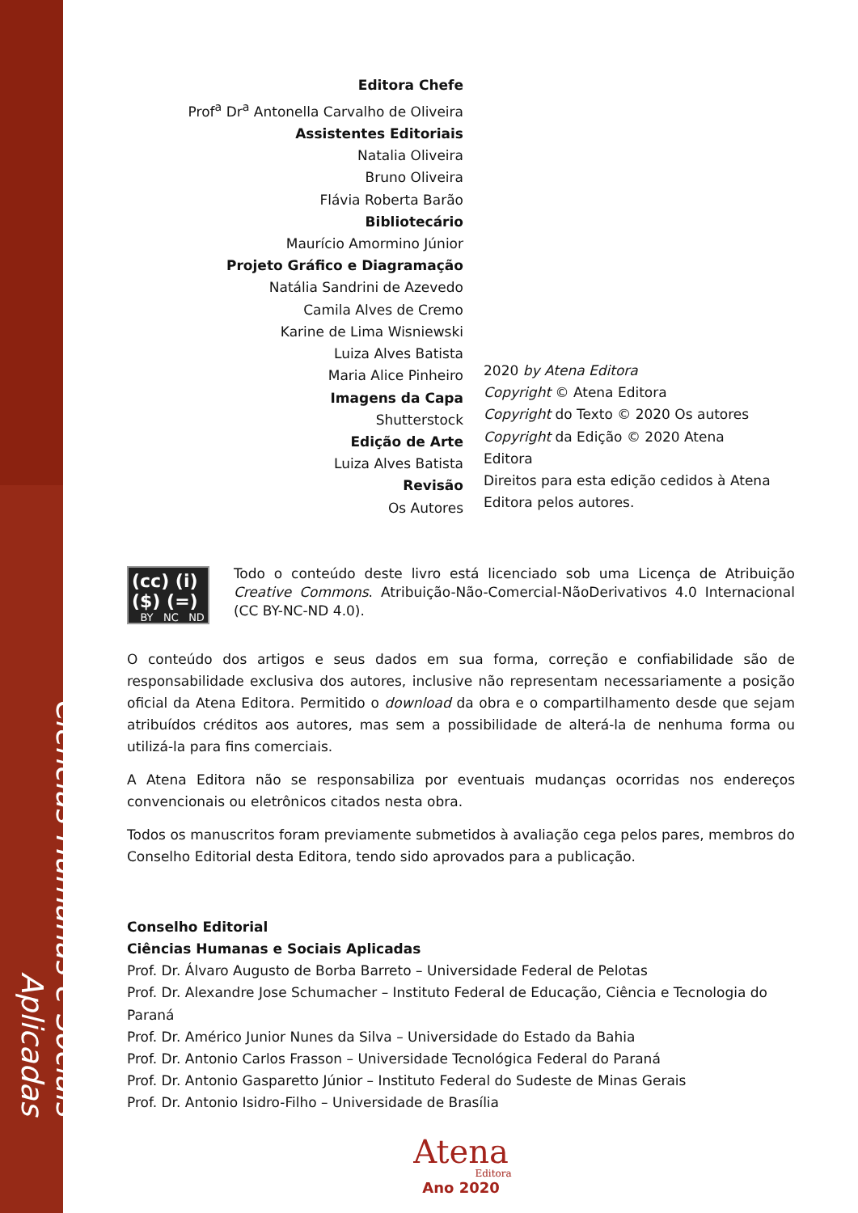Ciências Humanas e Sociais Aplicadas
Editora Chefe
Prof<sup>a</sup> Dr<sup>a</sup> Antonella Carvalho de Oliveira
Assistentes Editoriais
Natalia Oliveira
Bruno Oliveira
Flávia Roberta Barão
Bibliotecário
Maurício Amormino Júnior
Projeto Gráfico e Diagramação
Natália Sandrini de Azevedo
Camila Alves de Cremo
Karine de Lima Wisniewski
Luiza Alves Batista
Maria Alice Pinheiro
Imagens da Capa
Shutterstock
Edição de Arte
Luiza Alves Batista
Revisão
Os Autores
2020 by Atena Editora
Copyright © Atena Editora
Copyright do Texto © 2020 Os autores
Copyright da Edição © 2020 Atena
Editora
Direitos para esta edição cedidos à Atena
Editora pelos autores.
(cc) (i) ($) (=)
BY NC ND
Todo o conteúdo deste livro está licenciado sob uma Licença de Atribuição Creative Commons. Atribuição-Não-Comercial-NãoDerivativos 4.0 Internacional (CC BY-NC-ND 4.0).
O conteúdo dos artigos e seus dados em sua forma, correção e confiabilidade são de responsabilidade exclusiva dos autores, inclusive não representam necessariamente a posição oficial da Atena Editora. Permitido o download da obra e o compartilhamento desde que sejam atribuídos créditos aos autores, mas sem a possibilidade de alterá-la de nenhuma forma ou utilizá-la para fins comerciais.
A Atena Editora não se responsabiliza por eventuais mudanças ocorridas nos endereços convencionais ou eletrônicos citados nesta obra.
Todos os manuscritos foram previamente submetidos à avaliação cega pelos pares, membros do Conselho Editorial desta Editora, tendo sido aprovados para a publicação.
Conselho Editorial
Ciências Humanas e Sociais Aplicadas
Prof. Dr. Álvaro Augusto de Borba Barreto – Universidade Federal de Pelotas
Prof. Dr. Alexandre Jose Schumacher – Instituto Federal de Educação, Ciência e Tecnologia do Paraná
Prof. Dr. Américo Junior Nunes da Silva – Universidade do Estado da Bahia
Prof. Dr. Antonio Carlos Frasson – Universidade Tecnológica Federal do Paraná
Prof. Dr. Antonio Gasparetto Júnior – Instituto Federal do Sudeste de Minas Gerais
Prof. Dr. Antonio Isidro-Filho – Universidade de Brasília
Atena
Editora
Ano 2020